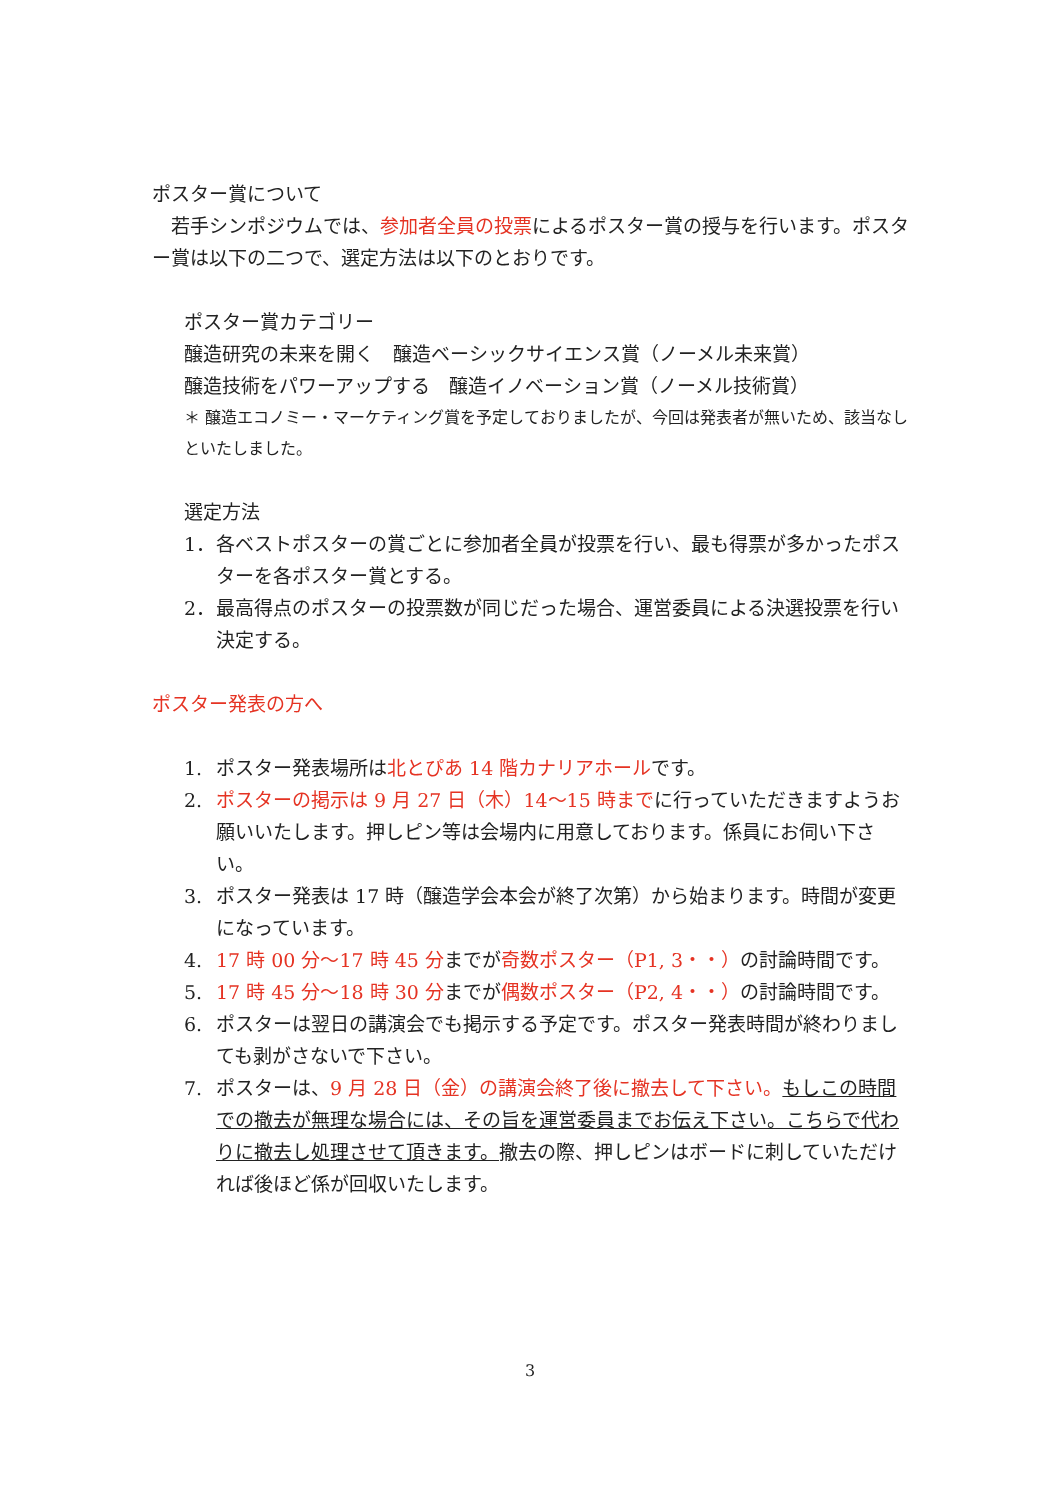ポスター賞について
　若手シンポジウムでは、参加者全員の投票によるポスター賞の授与を行います。ポスター賞は以下の二つで、選定方法は以下のとおりです。
ポスター賞カテゴリー
醸造研究の未来を開く　醸造ベーシックサイエンス賞（ノーメル未来賞）
醸造技術をパワーアップする　醸造イノベーション賞（ノーメル技術賞）
＊ 醸造エコノミー・マーケティング賞を予定しておりましたが、今回は発表者が無いため、該当なしといたしました。
選定方法
1． 各ベストポスターの賞ごとに参加者全員が投票を行い、最も得票が多かったポスターを各ポスター賞とする。
2． 最高得点のポスターの投票数が同じだった場合、運営委員による決選投票を行い決定する。
ポスター発表の方へ
1. ポスター発表場所は北とぴあ 14 階カナリアホールです。
2. ポスターの掲示は 9 月 27 日（木）14〜15 時までに行っていただきますようお願いいたします。押しピン等は会場内に用意しております。係員にお伺い下さい。
3. ポスター発表は 17 時（醸造学会本会が終了次第）から始まります。時間が変更になっています。
4. 17 時 00 分〜17 時 45 分までが奇数ポスター（P1, 3・・）の討論時間です。
5. 17 時 45 分〜18 時 30 分までが偶数ポスター（P2, 4・・）の討論時間です。
6. ポスターは翌日の講演会でも掲示する予定です。ポスター発表時間が終わりましても剥がさないで下さい。
7. ポスターは、9 月 28 日（金）の講演会終了後に撤去して下さい。もしこの時間での撤去が無理な場合には、その旨を運営委員までお伝え下さい。こちらで代わりに撤去し処理させて頂きます。撤去の際、押しピンはボードに刺していただければ後ほど係が回収いたします。
3